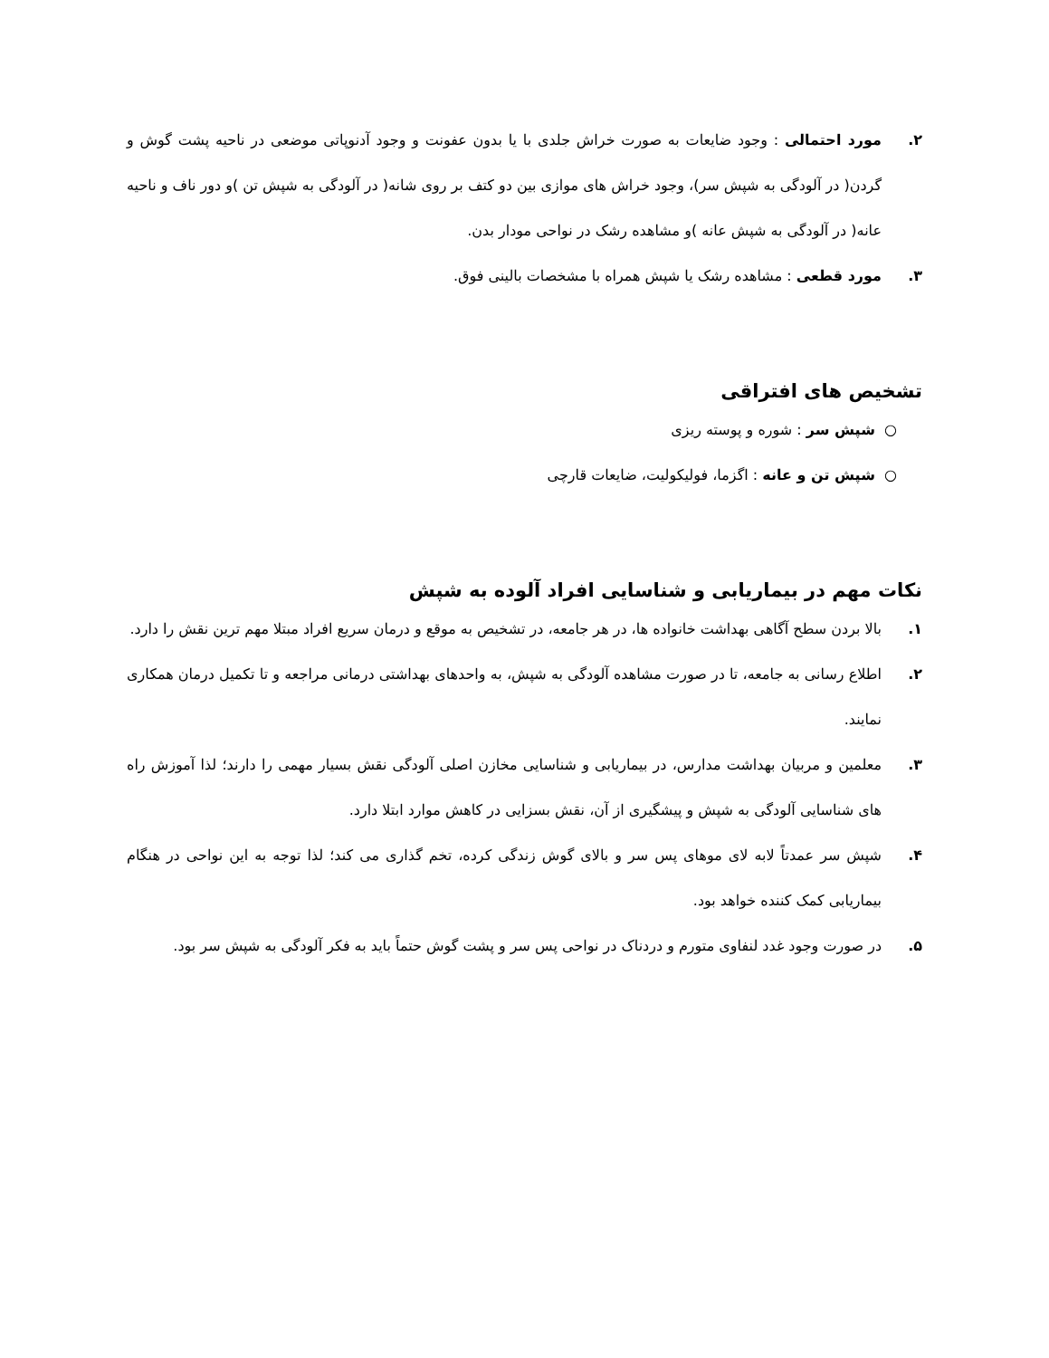۲. مورد احتمالی : وجود ضایعات به صورت خراش جلدی با یا بدون عفونت و وجود آدنوپاتی موضعی در ناحیه پشت گوش و گردن( در آلودگی به شپش سر)، وجود خراش های موازی بین دو کتف بر روی شانه( در آلودگی به شپش تن )و دور ناف و ناحیه عانه( در آلودگی به شپش عانه )و مشاهده رشک در نواحی مودار بدن.
۳. مورد قطعی : مشاهده رشک یا شپش همراه با مشخصات بالینی فوق.
تشخیص های افتراقی
○ شپش سر : شوره و پوسته ریزی
○ شپش تن و عانه : اگزما، فولیکولیت، ضایعات قارچی
نکات مهم در بیماریابی و شناسایی افراد آلوده به شپش
۱. بالا بردن سطح آگاهی بهداشت خانواده ها، در هر جامعه، در تشخیص به موقع و درمان سریع افراد مبتلا مهم ترین نقش را دارد.
۲. اطلاع رسانی به جامعه، تا در صورت مشاهده آلودگی به شپش، به واحدهای بهداشتی درمانی مراجعه و تا تکمیل درمان همکاری نمایند.
۳. معلمین و مربیان بهداشت مدارس، در بیماریابی و شناسایی مخازن اصلی آلودگی نقش بسیار مهمی را دارند؛ لذا آموزش راه های شناسایی آلودگی به شپش و پیشگیری از آن، نقش بسزایی در کاهش موارد ابتلا دارد.
۴. شپش سر عمدتاً لابه لای موهای پس سر و بالای گوش زندگی کرده، تخم گذاری می کند؛ لذا توجه به این نواحی در هنگام بیماریابی کمک کننده خواهد بود.
۵. در صورت وجود غدد لنفاوی متورم و دردناک در نواحی پس سر و پشت گوش حتماً باید به فکر آلودگی به شپش سر بود.